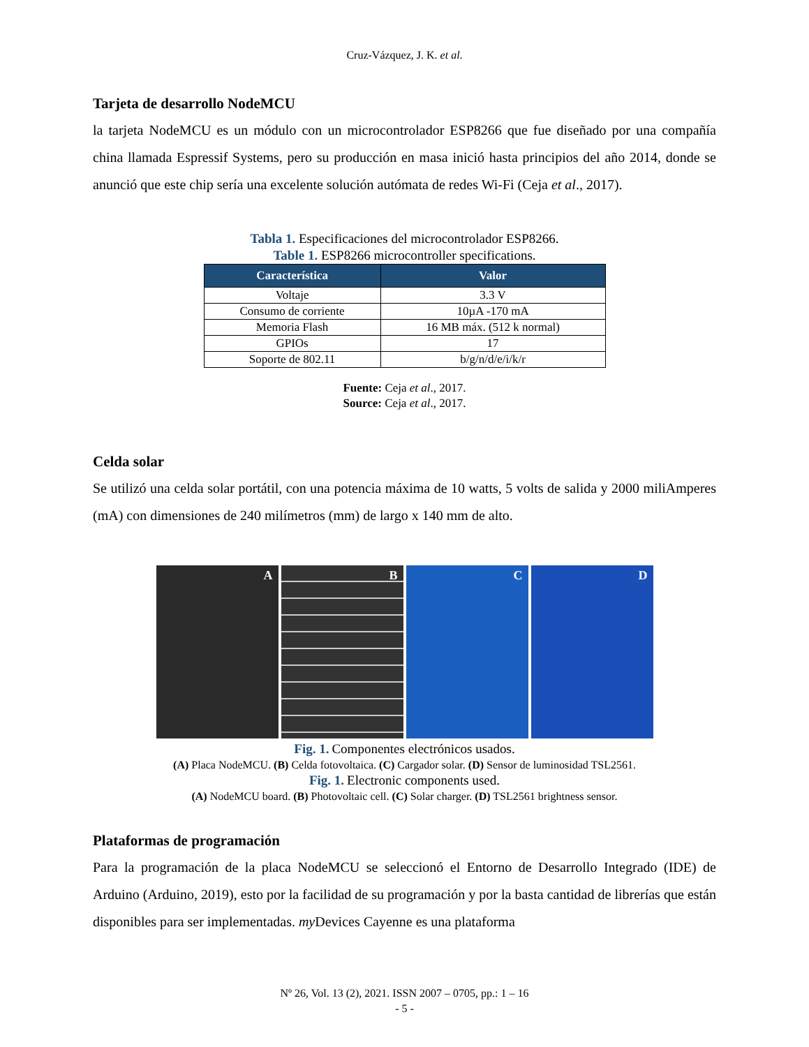Cruz-Vázquez, J. K. et al.
Tarjeta de desarrollo NodeMCU
la tarjeta NodeMCU es un módulo con un microcontrolador ESP8266 que fue diseñado por una compañía china llamada Espressif Systems, pero su producción en masa inició hasta principios del año 2014, donde se anunció que este chip sería una excelente solución autómata de redes Wi-Fi (Ceja et al., 2017).
Tabla 1. Especificaciones del microcontrolador ESP8266.
Table 1. ESP8266 microcontroller specifications.
| Característica | Valor |
| --- | --- |
| Voltaje | 3.3 V |
| Consumo de corriente | 10µA -170 mA |
| Memoria Flash | 16 MB máx. (512 k normal) |
| GPIOs | 17 |
| Soporte de 802.11 | b/g/n/d/e/i/k/r |
Fuente: Ceja et al., 2017.
Source: Ceja et al., 2017.
Celda solar
Se utilizó una celda solar portátil, con una potencia máxima de 10 watts, 5 volts de salida y 2000 miliAmperes (mA) con dimensiones de 240 milímetros (mm) de largo x 140 mm de alto.
A B C D
Fig. 1. Componentes electrónicos usados.
(A) Placa NodeMCU. (B) Celda fotovoltaica. (C) Cargador solar. (D) Sensor de luminosidad TSL2561.
Fig. 1. Electronic components used.
(A) NodeMCU board. (B) Photovoltaic cell. (C) Solar charger. (D) TSL2561 brightness sensor.
Plataformas de programación
Para la programación de la placa NodeMCU se seleccionó el Entorno de Desarrollo Integrado (IDE) de Arduino (Arduino, 2019), esto por la facilidad de su programación y por la basta cantidad de librerías que están disponibles para ser implementadas. my Devices Cayenne es una plataforma
Nº 26, Vol. 13 (2), 2021. ISSN 2007 – 0705, pp.: 1 – 16
- 5 -